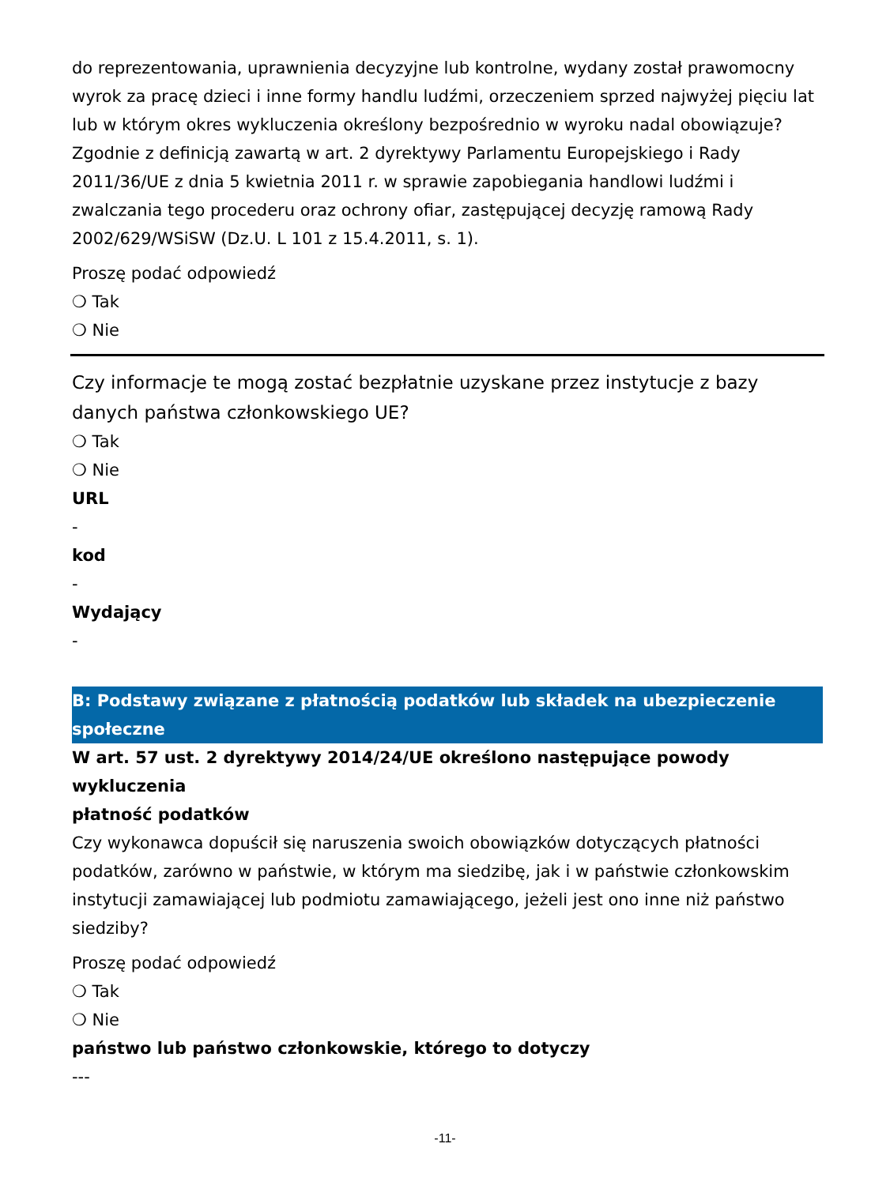do reprezentowania, uprawnienia decyzyjne lub kontrolne, wydany został prawomocny wyrok za pracę dzieci i inne formy handlu ludźmi, orzeczeniem sprzed najwyżej pięciu lat lub w którym okres wykluczenia określony bezpośrednio w wyroku nadal obowiązuje? Zgodnie z definicją zawartą w art. 2 dyrektywy Parlamentu Europejskiego i Rady 2011/36/UE z dnia 5 kwietnia 2011 r. w sprawie zapobiegania handlowi ludźmi i zwalczania tego procederu oraz ochrony ofiar, zastępującej decyzję ramową Rady 2002/629/WSiSW (Dz.U. L 101 z 15.4.2011, s. 1).
Proszę podać odpowiedź
❍ Tak
❍ Nie
Czy informacje te mogą zostać bezpłatnie uzyskane przez instytucje z bazy danych państwa członkowskiego UE?
❍ Tak
❍ Nie
URL
-
kod
-
Wydający
-
B: Podstawy związane z płatnością podatków lub składek na ubezpieczenie społeczne
W art. 57 ust. 2 dyrektywy 2014/24/UE określono następujące powody wykluczenia
płatność podatków
Czy wykonawca dopuścił się naruszenia swoich obowiązków dotyczących płatności podatków, zarówno w państwie, w którym ma siedzibę, jak i w państwie członkowskim instytucji zamawiającej lub podmiotu zamawiającego, jeżeli jest ono inne niż państwo siedziby?
Proszę podać odpowiedź
❍ Tak
❍ Nie
państwo lub państwo członkowskie, którego to dotyczy
---
-11-